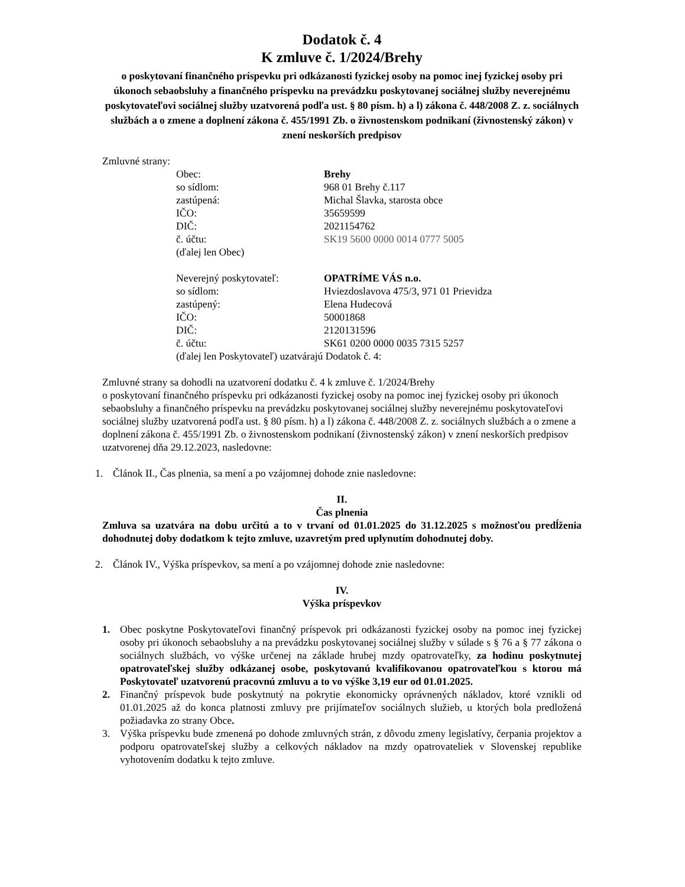Dodatok č. 4
K zmluve č. 1/2024/Brehy
o poskytovaní finančného príspevku pri odkázanosti fyzickej osoby na pomoc inej fyzickej osoby pri úkonoch sebaobsluhy a finančného príspevku na prevádzku poskytovanej sociálnej služby neverejnému poskytovateľovi sociálnej služby uzatvorená podľa ust. § 80 písm. h) a l) zákona č. 448/2008 Z. z. sociálnych službách a o zmene a doplnení zákona č. 455/1991 Zb. o živnostenskom podnikaní (živnostenský zákon) v znení neskorších predpisov
Zmluvné strany:
Obec: Brehy
so sídlom: 968 01 Brehy č.117
zastúpená: Michal Šlavka, starosta obce
IČO: 35659599
DIČ: 2021154762
č. účtu: SK19 5600 0000 0014 0777 5005
(ďalej len Obec)
Neverejný poskytovateľ: OPATRÍME VÁS n.o.
so sídlom: Hviezdoslavova 475/3, 971 01 Prievidza
zastúpený: Elena Hudecová
IČO: 50001868
DIČ: 2120131596
č. účtu: SK61 0200 0000 0035 7315 5257
(ďalej len Poskytovateľ) uzatvárajú Dodatok č. 4:
Zmluvné strany sa dohodli na uzatvorení dodatku č. 4 k zmluve č. 1/2024/Brehy
o poskytovaní finančného príspevku pri odkázanosti fyzickej osoby na pomoc inej fyzickej osoby pri úkonoch sebaobsluhy a finančného príspevku na prevádzku poskytovanej sociálnej služby neverejnému poskytovateľovi sociálnej služby uzatvorená podľa ust. § 80 písm. h) a l) zákona č. 448/2008 Z. z. sociálnych službách a o zmene a doplnení zákona č. 455/1991 Zb. o živnostenskom podnikaní (živnostenský zákon) v znení neskorších predpisov uzatvorenej dňa 29.12.2023, nasledovne:
1. Článok II., Čas plnenia, sa mení a po vzájomnej dohode znie nasledovne:
II.
Čas plnenia
Zmluva sa uzatvára na dobu určitú a to v trvaní od 01.01.2025 do 31.12.2025 s možnosťou predĺženia dohodnutej doby dodatkom k tejto zmluve, uzavretým pred uplynutím dohodnutej doby.
2. Článok IV., Výška príspevkov, sa mení a po vzájomnej dohode znie nasledovne:
IV.
Výška príspevkov
1. Obec poskytne Poskytovateľovi finančný príspevok pri odkázanosti fyzickej osoby na pomoc inej fyzickej osoby pri úkonoch sebaobsluhy a na prevádzku poskytovanej sociálnej služby v súlade s § 76 a § 77 zákona o sociálnych službách, vo výške určenej na základe hrubej mzdy opatrovateľky, za hodinu poskytnutej opatrovateľskej služby odkázanej osobe, poskytovanú kvalifikovanou opatrovateľkou s ktorou má Poskytovateľ uzatvorenú pracovnú zmluvu a to vo výške 3,19 eur od 01.01.2025.
2. Finančný príspevok bude poskytnutý na pokrytie ekonomicky oprávnených nákladov, ktoré vznikli od 01.01.2025 až do konca platnosti zmluvy pre prijímateľov sociálnych služieb, u ktorých bola predložená požiadavka zo strany Obce.
3. Výška príspevku bude zmenená po dohode zmluvných strán, z dôvodu zmeny legislatívy, čerpania projektov a podporu opatrovateľskej služby a celkových nákladov na mzdy opatrovateliek v Slovenskej republike vyhotovením dodatku k tejto zmluve.